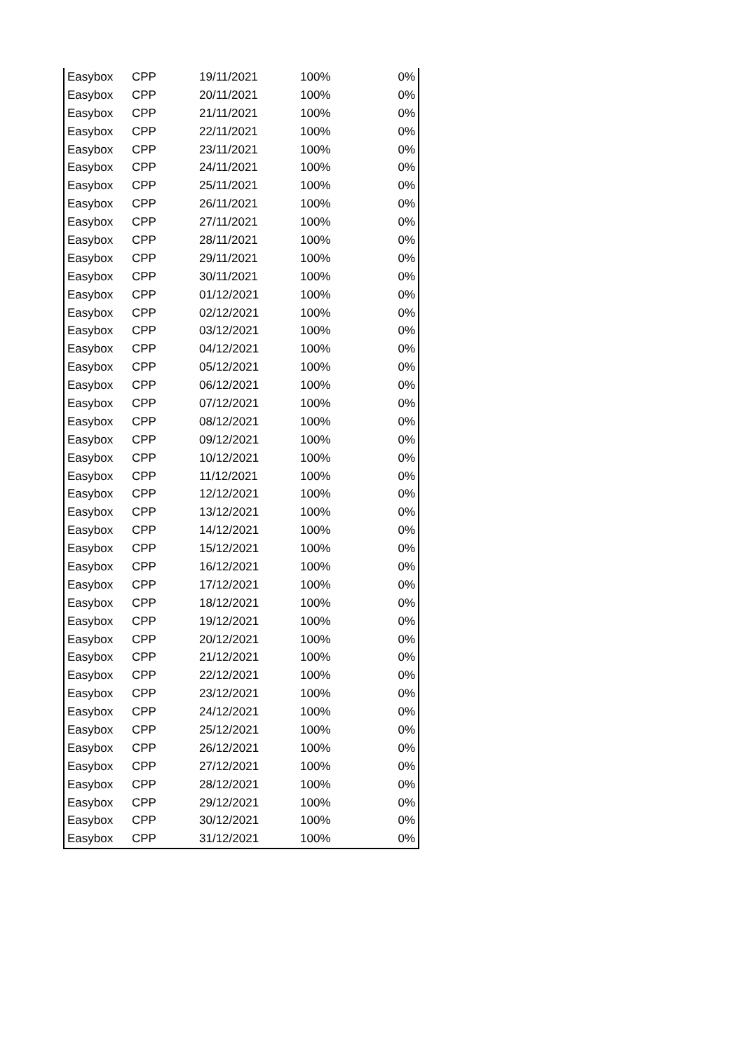| Easybox | CPP | 19/11/2021 | 100% | 0% |
| Easybox | CPP | 20/11/2021 | 100% | 0% |
| Easybox | CPP | 21/11/2021 | 100% | 0% |
| Easybox | CPP | 22/11/2021 | 100% | 0% |
| Easybox | CPP | 23/11/2021 | 100% | 0% |
| Easybox | CPP | 24/11/2021 | 100% | 0% |
| Easybox | CPP | 25/11/2021 | 100% | 0% |
| Easybox | CPP | 26/11/2021 | 100% | 0% |
| Easybox | CPP | 27/11/2021 | 100% | 0% |
| Easybox | CPP | 28/11/2021 | 100% | 0% |
| Easybox | CPP | 29/11/2021 | 100% | 0% |
| Easybox | CPP | 30/11/2021 | 100% | 0% |
| Easybox | CPP | 01/12/2021 | 100% | 0% |
| Easybox | CPP | 02/12/2021 | 100% | 0% |
| Easybox | CPP | 03/12/2021 | 100% | 0% |
| Easybox | CPP | 04/12/2021 | 100% | 0% |
| Easybox | CPP | 05/12/2021 | 100% | 0% |
| Easybox | CPP | 06/12/2021 | 100% | 0% |
| Easybox | CPP | 07/12/2021 | 100% | 0% |
| Easybox | CPP | 08/12/2021 | 100% | 0% |
| Easybox | CPP | 09/12/2021 | 100% | 0% |
| Easybox | CPP | 10/12/2021 | 100% | 0% |
| Easybox | CPP | 11/12/2021 | 100% | 0% |
| Easybox | CPP | 12/12/2021 | 100% | 0% |
| Easybox | CPP | 13/12/2021 | 100% | 0% |
| Easybox | CPP | 14/12/2021 | 100% | 0% |
| Easybox | CPP | 15/12/2021 | 100% | 0% |
| Easybox | CPP | 16/12/2021 | 100% | 0% |
| Easybox | CPP | 17/12/2021 | 100% | 0% |
| Easybox | CPP | 18/12/2021 | 100% | 0% |
| Easybox | CPP | 19/12/2021 | 100% | 0% |
| Easybox | CPP | 20/12/2021 | 100% | 0% |
| Easybox | CPP | 21/12/2021 | 100% | 0% |
| Easybox | CPP | 22/12/2021 | 100% | 0% |
| Easybox | CPP | 23/12/2021 | 100% | 0% |
| Easybox | CPP | 24/12/2021 | 100% | 0% |
| Easybox | CPP | 25/12/2021 | 100% | 0% |
| Easybox | CPP | 26/12/2021 | 100% | 0% |
| Easybox | CPP | 27/12/2021 | 100% | 0% |
| Easybox | CPP | 28/12/2021 | 100% | 0% |
| Easybox | CPP | 29/12/2021 | 100% | 0% |
| Easybox | CPP | 30/12/2021 | 100% | 0% |
| Easybox | CPP | 31/12/2021 | 100% | 0% |